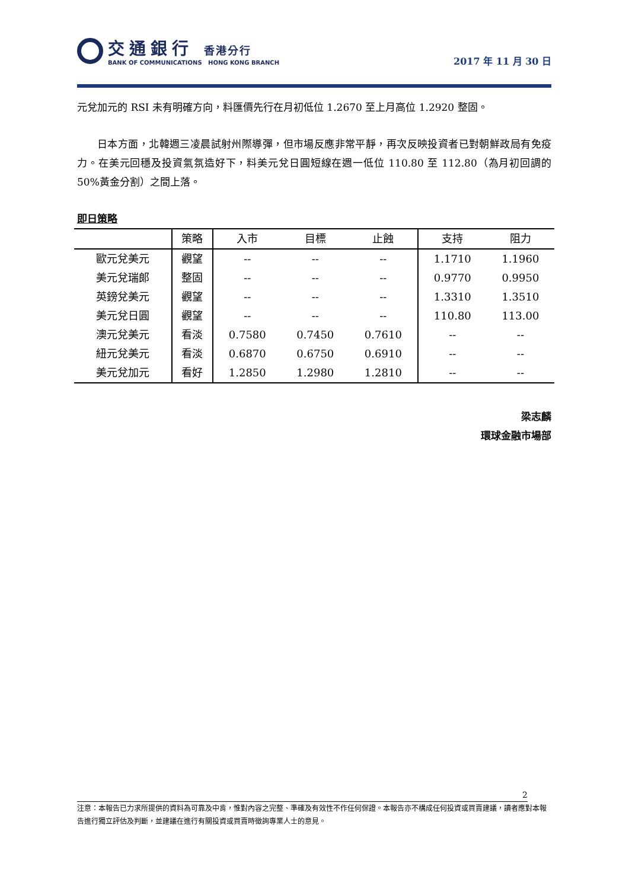交通銀行 香港分行
BANK OF COMMUNICATIONS HONG KONG BRANCH
2017 年 11 月 30 日
元兌加元的 RSI 未有明確方向，料匯價先行在月初低位 1.2670 至上月高位 1.2920 整固。
日本方面，北韓週三凌晨試射州際導彈，但市場反應非常平靜，再次反映投資者已對朝鮮政局有免疫力。在美元回穩及投資氣氛造好下，料美元兌日圓短線在週一低位 110.80 至 112.80（為月初回調的 50%黃金分割）之間上落。
即日策略
| | 策略 | 入市 | 目標 | 止蝕 | 支持 | 阻力 |
| --- | --- | --- | --- | --- | --- | --- |
| 歐元兌美元 | 觀望 | -- | -- | -- | 1.1710 | 1.1960 |
| 美元兌瑞郎 | 整固 | -- | -- | -- | 0.9770 | 0.9950 |
| 英鎊兌美元 | 觀望 | -- | -- | -- | 1.3310 | 1.3510 |
| 美元兌日圓 | 觀望 | -- | -- | -- | 110.80 | 113.00 |
| 澳元兌美元 | 看淡 | 0.7580 | 0.7450 | 0.7610 | -- | -- |
| 紐元兌美元 | 看淡 | 0.6870 | 0.6750 | 0.6910 | -- | -- |
| 美元兌加元 | 看好 | 1.2850 | 1.2980 | 1.2810 | -- | -- |
梁志麟
環球金融市場部
2
注意：本報告已力求所提供的資料為可靠及中肯，惟對內容之完整、準確及有效性不作任何保證。本報告亦不構成任何投資或買賣建議，讀者應對本報告進行獨立評估及判斷，並建議在進行有關投資或買賣時徵詢專業人士的意見。